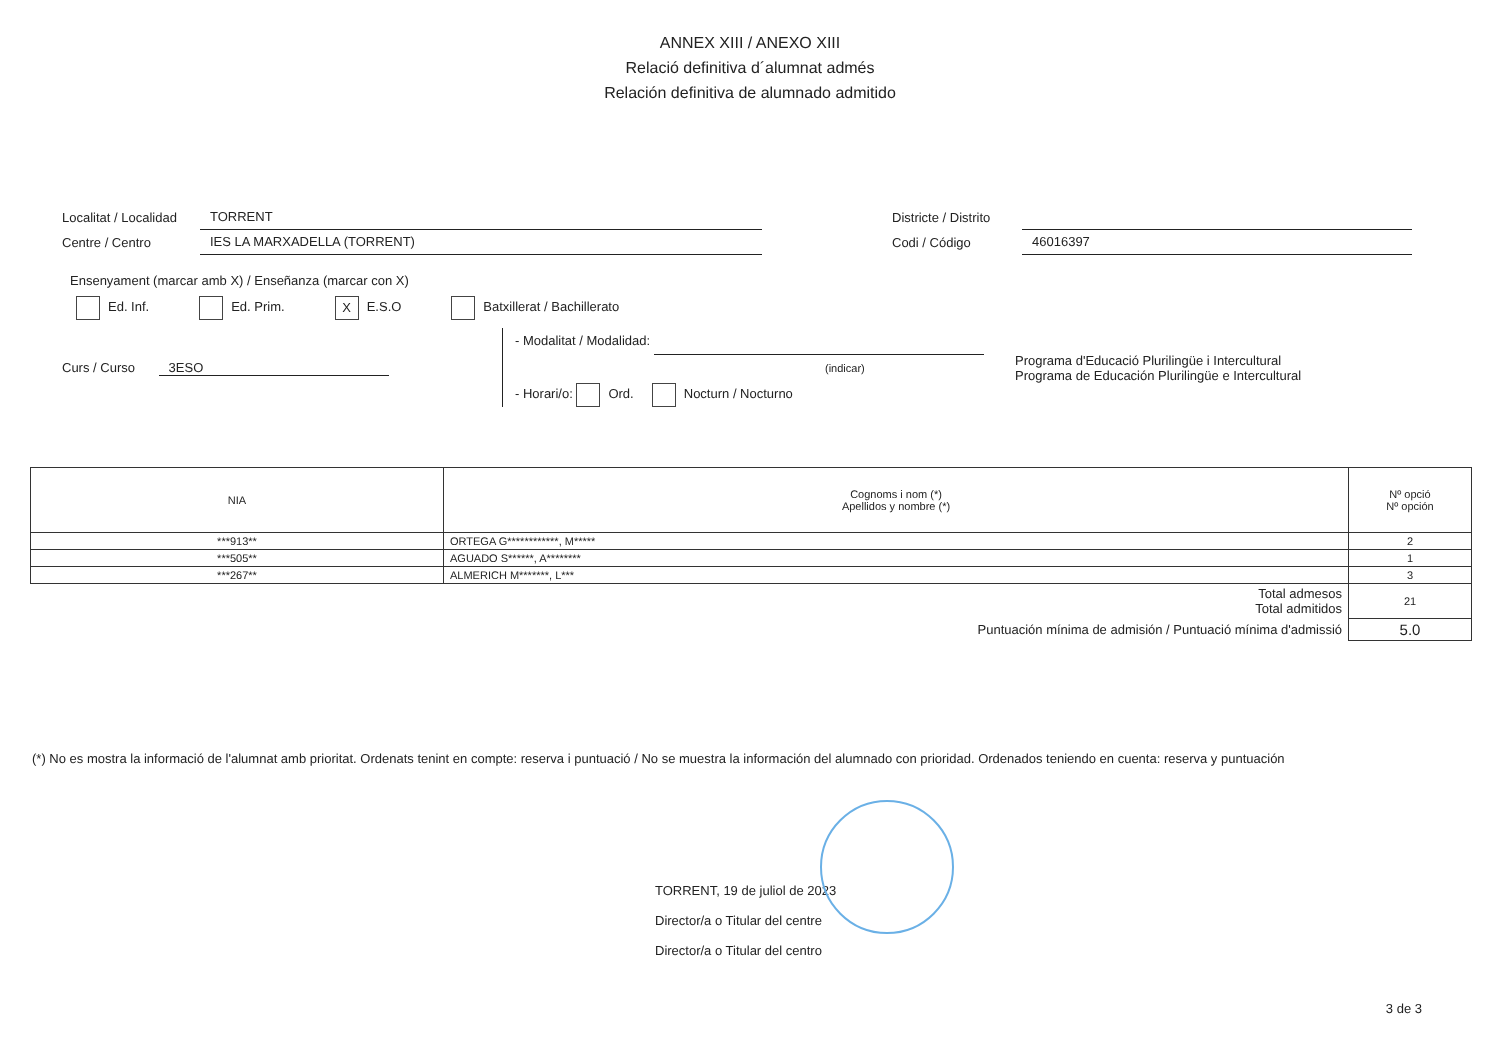ANNEX XIII / ANEXO XIII
Relació definitiva d´alumnat admés
Relación definitiva de alumnado admitido
Localitat / Localidad TORRENT
Centre / Centro IES LA MARXADELLA (TORRENT)
Districte / Distrito
Codi / Código 46016397
Ensenyament (marcar amb X) / Enseñanza (marcar con X)
Ed. Inf. Ed. Prim. X E.S.O Batxillerat / Bachillerato
Curs / Curso 3ESO
- Modalitat / Modalidad:
(indicar)
- Horari/o: Ord. Nocturn / Nocturno
Programa d'Educació Plurilingüe i Intercultural
Programa de Educación Plurilingüe e Intercultural
| NIA | Cognoms i nom (*) Apellidos y nombre (*) | Nº opció Nº opción |
| --- | --- | --- |
| ***913** | ORTEGA G************, M***** | 2 |
| ***505** | AGUADO S******, A******** | 1 |
| ***267** | ALMERICH M*******, L*** | 3 |
| Total admesos Total admitidos | | 21 |
| Puntuación mínima de admisión / Puntuació mínima d'admissió | | 5.0 |
(*) No es mostra la informació de l'alumnat amb prioritat. Ordenats tenint en compte: reserva i puntuació / No se muestra la información del alumnado con prioridad. Ordenados teniendo en cuenta: reserva y puntuación
TORRENT, 19 de juliol de 2023
Director/a o Titular del centre
Director/a o Titular del centro
3 de 3